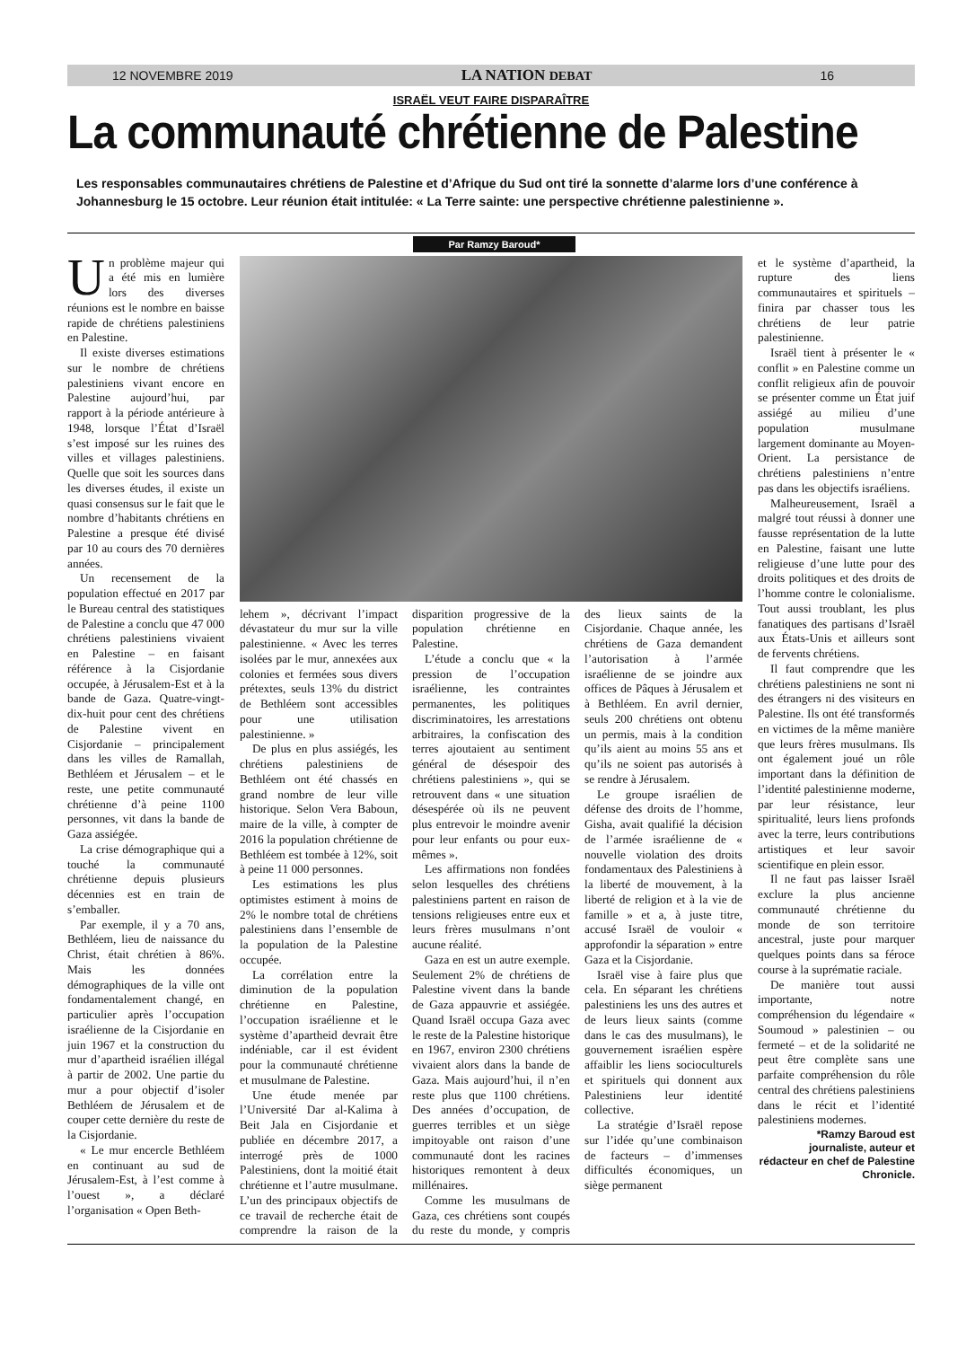12 NOVEMBRE 2019 LA NATION DEBAT 16
ISRAËL VEUT FAIRE DISPARAÎTRE
La communauté chrétienne de Palestine
Les responsables communautaires chrétiens de Palestine et d’Afrique du Sud ont tiré la sonnette d’alarme lors d’une conférence à Johannesburg le 15 octobre. Leur réunion était intitulée: « La Terre sainte: une perspective chrétienne palestinienne ».
Par Ramzy Baroud*
Un problème majeur qui a été mis en lumière lors des diverses réunions est le nombre en baisse rapide de chrétiens palestiniens en Palestine.
Il existe diverses estimations sur le nombre de chrétiens palestiniens vivant encore en Palestine aujourd’hui, par rapport à la période antérieure à 1948, lorsque l’État d’Israël s’est imposé sur les ruines des villes et villages palestiniens. Quelle que soit les sources dans les diverses études, il existe un quasi consensus sur le fait que le nombre d’habitants chrétiens en Palestine a presque été divisé par 10 au cours des 70 dernières années.
Un recensement de la population effectué en 2017 par le Bureau central des statistiques de Palestine a conclu que 47 000 chrétiens palestiniens vivaient en Palestine – en faisant référence à la Cisjordanie occupée, à Jérusalem-Est et à la bande de Gaza. Quatre-vingt-dix-huit pour cent des chrétiens de Palestine vivent en Cisjordanie – principalement dans les villes de Ramallah, Bethléem et Jérusalem – et le reste, une petite communauté chrétienne d’à peine 1100 personnes, vit dans la bande de Gaza assiégée.
La crise démographique qui a touché la communauté chrétienne depuis plusieurs décennies est en train de s’emballer.
Par exemple, il y a 70 ans, Bethléem, lieu de naissance du Christ, était chrétien à 86%. Mais les données démographiques de la ville ont fondamentalement changé, en particulier après l’occupation israélienne de la Cisjordanie en juin 1967 et la construction du mur d’apartheid israélien illégal à partir de 2002. Une partie du mur a pour objectif d’isoler Bethléem de Jérusalem et de couper cette dernière du reste de la Cisjordanie.
« Le mur encercle Bethléem en continuant au sud de Jérusalem-Est, à l’est comme à l’ouest », a déclaré l’organisation « Open Beth-
lehem », décrivant l’impact dévastateur du mur sur la ville palestinienne. « Avec les terres isolées par le mur, annexées aux colonies et fermées sous divers prétextes, seuls 13% du district de Bethléem sont accessibles pour une utilisation palestinienne. »
De plus en plus assiégés, les chrétiens palestiniens de Bethléem ont été chassés en grand nombre de leur ville historique. Selon Vera Baboun, maire de la ville, à compter de 2016 la population chrétienne de Bethléem est tombée à 12%, soit à peine 11 000 personnes.
Les estimations les plus optimistes estiment à moins de 2% le nombre total de chrétiens palestiniens dans l’ensemble de la population de la Palestine occupée.
La corrélation entre la diminution de la population chrétienne en Palestine, l’occupation israélienne et le système d’apartheid devrait être indéniable, car il est évident pour la communauté chrétienne et musulmane de Palestine.
Une étude menée par l’Université Dar al-Kalima à Beit Jala en Cisjordanie et publiée en décembre 2017, a interrogé près de 1000 Palestiniens, dont la moitié était chrétienne et l’autre musulmane. L’un des principaux objectifs de ce travail de recherche était de comprendre la raison de la disparition progressive de la population chrétienne en Palestine.
L’étude a conclu que « la pression de l’occupation israélienne, les contraintes permanentes, les politiques discriminatoires, les arrestations arbitraires, la confiscation des terres ajoutaient au sentiment général de désespoir des chrétiens palestiniens », qui se retrouvent dans « une situation désespérée où ils ne peuvent plus entrevoir le moindre avenir pour leur enfants ou pour eux-mêmes ».
Les affirmations non fondées selon lesquelles des chrétiens palestiniens partent en raison de tensions religieuses entre eux et leurs frères musulmans n’ont aucune réalité.
Gaza en est un autre exemple. Seulement 2% de chrétiens de Palestine vivent dans la bande de Gaza appauvrie et assiégée. Quand Israël occupa Gaza avec le reste de la Palestine historique en 1967, environ 2300 chrétiens vivaient alors dans la bande de Gaza. Mais aujourd’hui, il n’en reste plus que 1100 chrétiens. Des années d’occupation, de guerres terribles et un siège impitoyable ont raison d’une communauté dont les racines historiques remontent à deux millénaires.
Comme les musulmans de Gaza, ces chrétiens sont coupés du reste du monde, y compris des lieux saints de la Cisjordanie. Chaque année, les chrétiens de Gaza demandent l’autorisation à l’armée israélienne de se joindre aux offices de Pâques à Jérusalem et à Bethléem. En avril dernier, seuls 200 chrétiens ont obtenu un permis, mais à la condition qu’ils aient au moins 55 ans et qu’ils ne soient pas autorisés à se rendre à Jérusalem.
Le groupe israélien de défense des droits de l’homme, Gisha, avait qualifié la décision de l’armée israélienne de « nouvelle violation des droits fondamentaux des Palestiniens à la liberté de mouvement, à la liberté de religion et à la vie de famille » et a, à juste titre, accusé Israël de vouloir « approfondir la séparation » entre Gaza et la Cisjordanie.
Israël vise à faire plus que cela. En séparant les chrétiens palestiniens les uns des autres et de leurs lieux saints (comme dans le cas des musulmans), le gouvernement israélien espère affaiblir les liens socioculturels et spirituels qui donnent aux Palestiniens leur identité collective.
La stratégie d’Israël repose sur l’idée qu’une combinaison de facteurs – d’immenses difficultés économiques, un siège permanent
et le système d’apartheid, la rupture des liens communautaires et spirituels – finira par chasser tous les chrétiens de leur patrie palestinienne.
Israël tient à présenter le « conflit » en Palestine comme un conflit religieux afin de pouvoir se présenter comme un État juif assiégé au milieu d’une population musulmane largement dominante au Moyen-Orient. La persistance de chrétiens palestiniens n’entre pas dans les objectifs israéliens.
Malheureusement, Israël a malgré tout réussi à donner une fausse représentation de la lutte en Palestine, faisant une lutte religieuse d’une lutte pour des droits politiques et des droits de l’homme contre le colonialisme. Tout aussi troublant, les plus fanatiques des partisans d’Israël aux États-Unis et ailleurs sont de fervents chrétiens.
Il faut comprendre que les chrétiens palestiniens ne sont ni des étrangers ni des visiteurs en Palestine. Ils ont été transformés en victimes de la même manière que leurs frères musulmans. Ils ont également joué un rôle important dans la définition de l’identité palestinienne moderne, par leur résistance, leur spiritualité, leurs liens profonds avec la terre, leurs contributions artistiques et leur savoir scientifique en plein essor.
Il ne faut pas laisser Israël exclure la plus ancienne communauté chrétienne du monde de son territoire ancestral, juste pour marquer quelques points dans sa féroce course à la suprématie raciale.
De manière tout aussi importante, notre compréhension du légendaire « Soumoud » palestinien – ou fermeté – et de la solidarité ne peut être complète sans une parfaite compréhension du rôle central des chrétiens palestiniens dans le récit et l’identité palestiniens modernes.
*Ramzy Baroud est journaliste, auteur et rédacteur en chef de Palestine Chronicle.